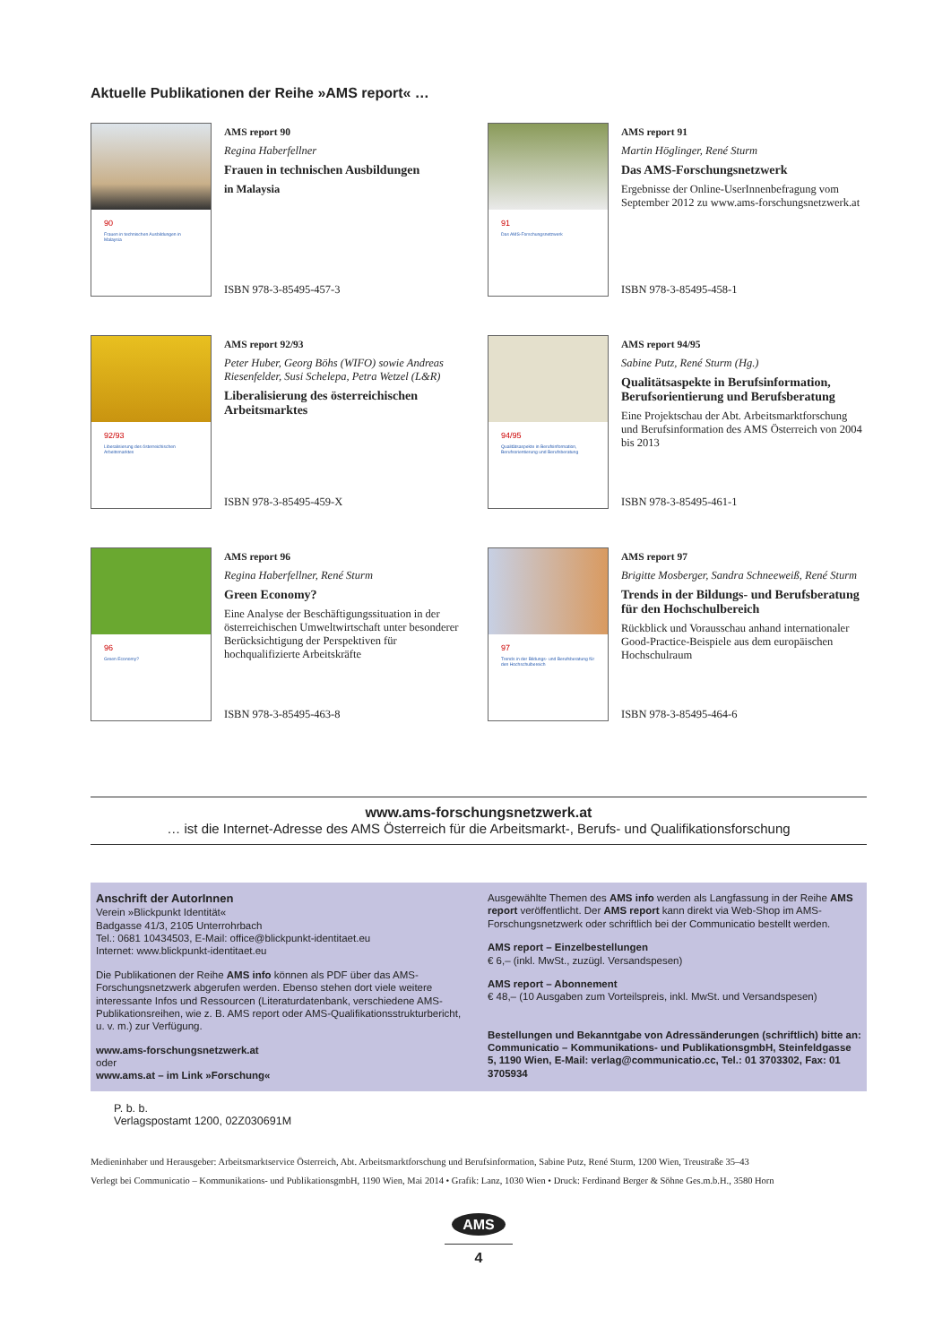Aktuelle Publikationen der Reihe »AMS report« …
90
Frauen in technischen Ausbildungen in Malaysia
AMS report 90
Regina Haberfellner
Frauen in technischen Ausbildungen
in Malaysia
ISBN 978-3-85495-457-3
91
Das AMS-Forschungsnetzwerk
AMS report 91
Martin Höglinger, René Sturm
Das AMS-Forschungsnetzwerk
Ergebnisse der Online-UserInnenbefragung vom September 2012 zu www.ams-forschungsnetzwerk.at
ISBN 978-3-85495-458-1
92/93
Liberalisierung des österreichischen Arbeitsmarktes
AMS report 92/93
Peter Huber, Georg Böhs (WIFO) sowie Andreas Riesenfelder, Susi Schelepa, Petra Wetzel (L&R)
Liberalisierung des österreichischen Arbeitsmarktes
ISBN 978-3-85495-459-X
94/95
Qualitätsaspekte in Berufsinformation, Berufsorientierung und Berufsberatung
AMS report 94/95
Sabine Putz, René Sturm (Hg.)
Qualitätsaspekte in Berufsinformation, Berufsorientierung und Berufsberatung
Eine Projektschau der Abt. Arbeitsmarktforschung und Berufsinformation des AMS Österreich von 2004 bis 2013
ISBN 978-3-85495-461-1
96
Green Economy?
AMS report 96
Regina Haberfellner, René Sturm
Green Economy?
Eine Analyse der Beschäftigungssituation in der österreichischen Umweltwirtschaft unter besonderer Berücksichtigung der Perspektiven für hochqualifizierte Arbeitskräfte
ISBN 978-3-85495-463-8
97
Trends in der Bildungs- und Berufsberatung für den Hochschulbereich
AMS report 97
Brigitte Mosberger, Sandra Schneeweiß, René Sturm
Trends in der Bildungs- und Berufsberatung für den Hochschulbereich
Rückblick und Vorausschau anhand internationaler Good-Practice-Beispiele aus dem europäischen Hochschulraum
ISBN 978-3-85495-464-6
www.ams-forschungsnetzwerk.at
… ist die Internet-Adresse des AMS Österreich für die Arbeitsmarkt-, Berufs- und Qualifikationsforschung
Anschrift der AutorInnen
Verein »Blickpunkt Identität«
Badgasse 41/3, 2105 Unterrohrbach
Tel.: 0681 10434503, E-Mail: office@blickpunkt-identitaet.eu
Internet: www.blickpunkt-identitaet.eu
Die Publikationen der Reihe AMS info können als PDF über das AMS-Forschungsnetzwerk abgerufen werden. Ebenso stehen dort viele weitere interessante Infos und Ressourcen (Literaturdatenbank, verschiedene AMS-Publikationsreihen, wie z. B. AMS report oder AMS-Qualifikationsstrukturbericht, u. v. m.) zur Verfügung.
www.ams-forschungsnetzwerk.at
oder
www.ams.at – im Link »Forschung«
Ausgewählte Themen des AMS info werden als Langfassung in der Reihe AMS report veröffentlicht. Der AMS report kann direkt via Web-Shop im AMS-Forschungsnetzwerk oder schriftlich bei der Communicatio bestellt werden.
AMS report – Einzelbestellungen
€ 6,– (inkl. MwSt., zuzügl. Versandspesen)
AMS report – Abonnement
€ 48,– (10 Ausgaben zum Vorteilspreis, inkl. MwSt. und Versandspesen)
Bestellungen und Bekanntgabe von Adressänderungen (schriftlich) bitte an: Communicatio – Kommunikations- und PublikationsgmbH, Steinfeldgasse 5, 1190 Wien, E-Mail: verlag@communicatio.cc, Tel.: 01 3703302, Fax: 01 3705934
P. b. b.
Verlagspostamt 1200, 02Z030691M
Medieninhaber und Herausgeber: Arbeitsmarktservice Österreich, Abt. Arbeitsmarktforschung und Berufsinformation, Sabine Putz, René Sturm, 1200 Wien, Treustraße 35–43
Verlegt bei Communicatio – Kommunikations- und PublikationsgmbH, 1190 Wien, Mai 2014 • Grafik: Lanz, 1030 Wien • Druck: Ferdinand Berger & Söhne Ges.m.b.H., 3580 Horn
AMS
4